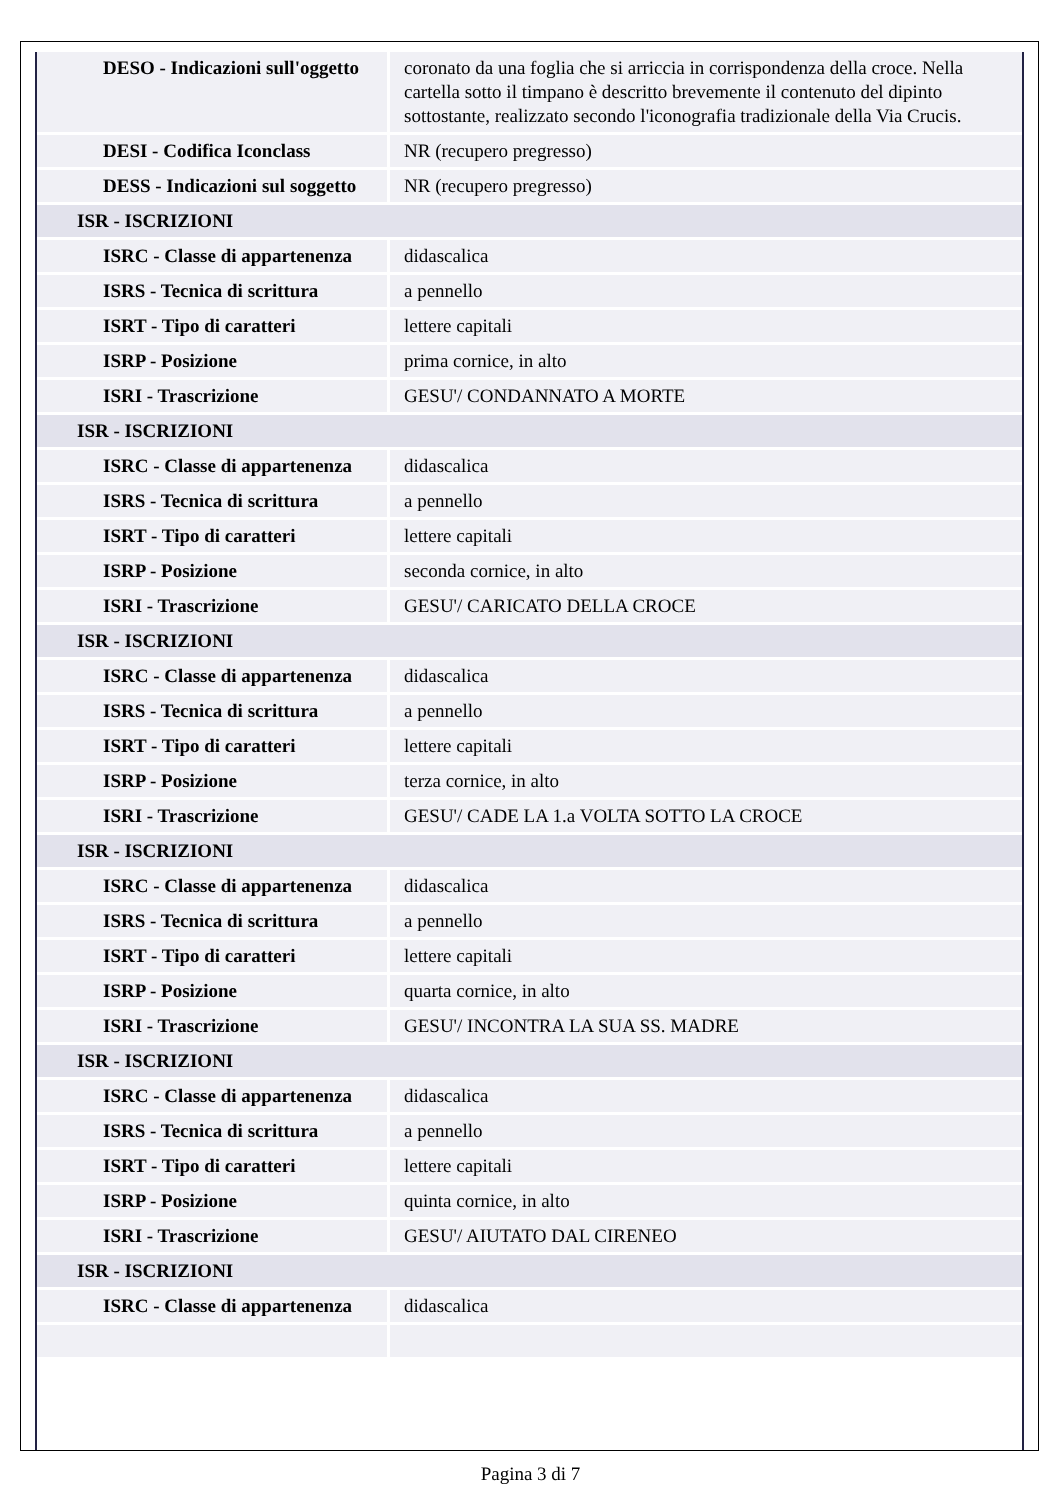| DESO - Indicazioni sull'oggetto | coronato da una foglia che si arriccia in corrispondenza della croce. Nella cartella sotto il timpano è descritto brevemente il contenuto del dipinto sottostante, realizzato secondo l'iconografia tradizionale della Via Crucis. |
| DESI - Codifica Iconclass | NR (recupero pregresso) |
| DESS - Indicazioni sul soggetto | NR (recupero pregresso) |
| ISR - ISCRIZIONI | |
| ISRC - Classe di appartenenza | didascalica |
| ISRS - Tecnica di scrittura | a pennello |
| ISRT - Tipo di caratteri | lettere capitali |
| ISRP - Posizione | prima cornice, in alto |
| ISRI - Trascrizione | GESU'/ CONDANNATO A MORTE |
| ISR - ISCRIZIONI | |
| ISRC - Classe di appartenenza | didascalica |
| ISRS - Tecnica di scrittura | a pennello |
| ISRT - Tipo di caratteri | lettere capitali |
| ISRP - Posizione | seconda cornice, in alto |
| ISRI - Trascrizione | GESU'/ CARICATO DELLA CROCE |
| ISR - ISCRIZIONI | |
| ISRC - Classe di appartenenza | didascalica |
| ISRS - Tecnica di scrittura | a pennello |
| ISRT - Tipo di caratteri | lettere capitali |
| ISRP - Posizione | terza cornice, in alto |
| ISRI - Trascrizione | GESU'/ CADE LA 1.a VOLTA SOTTO LA CROCE |
| ISR - ISCRIZIONI | |
| ISRC - Classe di appartenenza | didascalica |
| ISRS - Tecnica di scrittura | a pennello |
| ISRT - Tipo di caratteri | lettere capitali |
| ISRP - Posizione | quarta cornice, in alto |
| ISRI - Trascrizione | GESU'/ INCONTRA LA SUA SS. MADRE |
| ISR - ISCRIZIONI | |
| ISRC - Classe di appartenenza | didascalica |
| ISRS - Tecnica di scrittura | a pennello |
| ISRT - Tipo di caratteri | lettere capitali |
| ISRP - Posizione | quinta cornice, in alto |
| ISRI - Trascrizione | GESU'/ AIUTATO DAL CIRENEO |
| ISR - ISCRIZIONI | |
| ISRC - Classe di appartenenza | didascalica |
Pagina 3 di 7